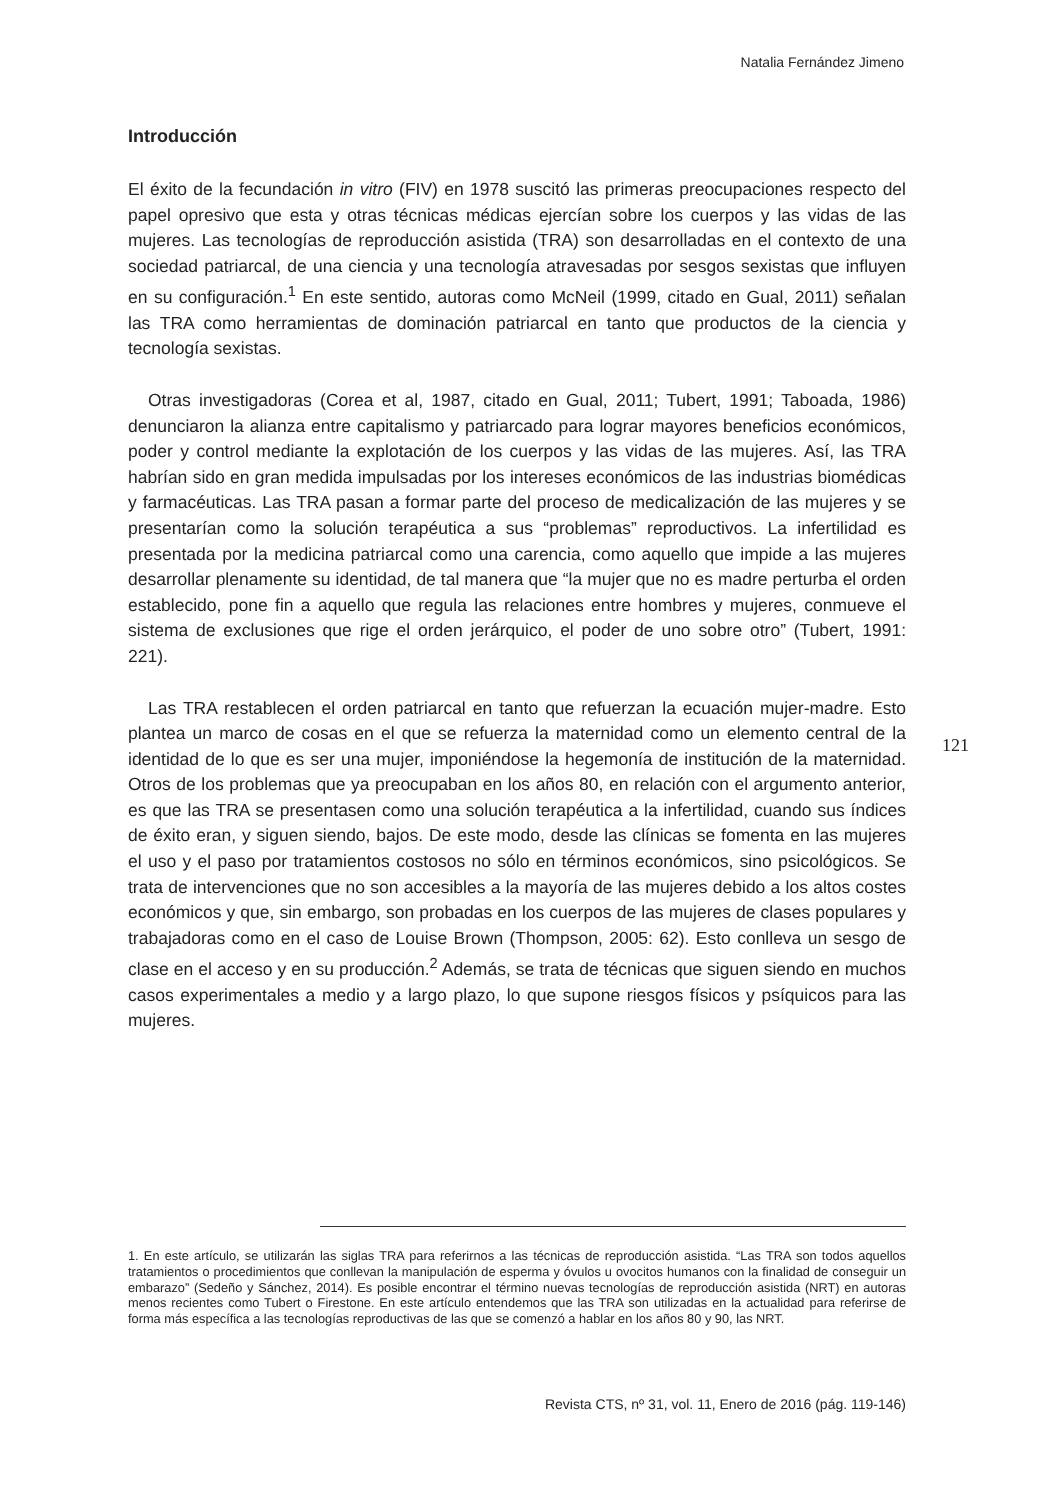Natalia Fernández Jimeno
Introducción
El éxito de la fecundación in vitro (FIV) en 1978 suscitó las primeras preocupaciones respecto del papel opresivo que esta y otras técnicas médicas ejercían sobre los cuerpos y las vidas de las mujeres. Las tecnologías de reproducción asistida (TRA) son desarrolladas en el contexto de una sociedad patriarcal, de una ciencia y una tecnología atravesadas por sesgos sexistas que influyen en su configuración.<sup>1</sup> En este sentido, autoras como McNeil (1999, citado en Gual, 2011) señalan las TRA como herramientas de dominación patriarcal en tanto que productos de la ciencia y tecnología sexistas.
Otras investigadoras (Corea et al, 1987, citado en Gual, 2011; Tubert, 1991; Taboada, 1986) denunciaron la alianza entre capitalismo y patriarcado para lograr mayores beneficios económicos, poder y control mediante la explotación de los cuerpos y las vidas de las mujeres. Así, las TRA habrían sido en gran medida impulsadas por los intereses económicos de las industrias biomédicas y farmacéuticas. Las TRA pasan a formar parte del proceso de medicalización de las mujeres y se presentarían como la solución terapéutica a sus “problemas” reproductivos. La infertilidad es presentada por la medicina patriarcal como una carencia, como aquello que impide a las mujeres desarrollar plenamente su identidad, de tal manera que “la mujer que no es madre perturba el orden establecido, pone fin a aquello que regula las relaciones entre hombres y mujeres, conmueve el sistema de exclusiones que rige el orden jerárquico, el poder de uno sobre otro” (Tubert, 1991: 221).
Las TRA restablecen el orden patriarcal en tanto que refuerzan la ecuación mujer-madre. Esto plantea un marco de cosas en el que se refuerza la maternidad como un elemento central de la identidad de lo que es ser una mujer, imponiéndose la hegemonía de institución de la maternidad. Otros de los problemas que ya preocupaban en los años 80, en relación con el argumento anterior, es que las TRA se presentasen como una solución terapéutica a la infertilidad, cuando sus índices de éxito eran, y siguen siendo, bajos. De este modo, desde las clínicas se fomenta en las mujeres el uso y el paso por tratamientos costosos no sólo en términos económicos, sino psicológicos. Se trata de intervenciones que no son accesibles a la mayoría de las mujeres debido a los altos costes económicos y que, sin embargo, son probadas en los cuerpos de las mujeres de clases populares y trabajadoras como en el caso de Louise Brown (Thompson, 2005: 62). Esto conlleva un sesgo de clase en el acceso y en su producción.<sup>2</sup> Además, se trata de técnicas que siguen siendo en muchos casos experimentales a medio y a largo plazo, lo que supone riesgos físicos y psíquicos para las mujeres.
121
1. En este artículo, se utilizarán las siglas TRA para referirnos a las técnicas de reproducción asistida. “Las TRA son todos aquellos tratamientos o procedimientos que conllevan la manipulación de esperma y óvulos u ovocitos humanos con la finalidad de conseguir un embarazo” (Sedeño y Sánchez, 2014). Es posible encontrar el término nuevas tecnologías de reproducción asistida (NRT) en autoras menos recientes como Tubert o Firestone. En este artículo entendemos que las TRA son utilizadas en la actualidad para referirse de forma más específica a las tecnologías reproductivas de las que se comenzó a hablar en los años 80 y 90, las NRT.
Revista CTS, nº 31, vol. 11, Enero de 2016 (pág. 119-146)